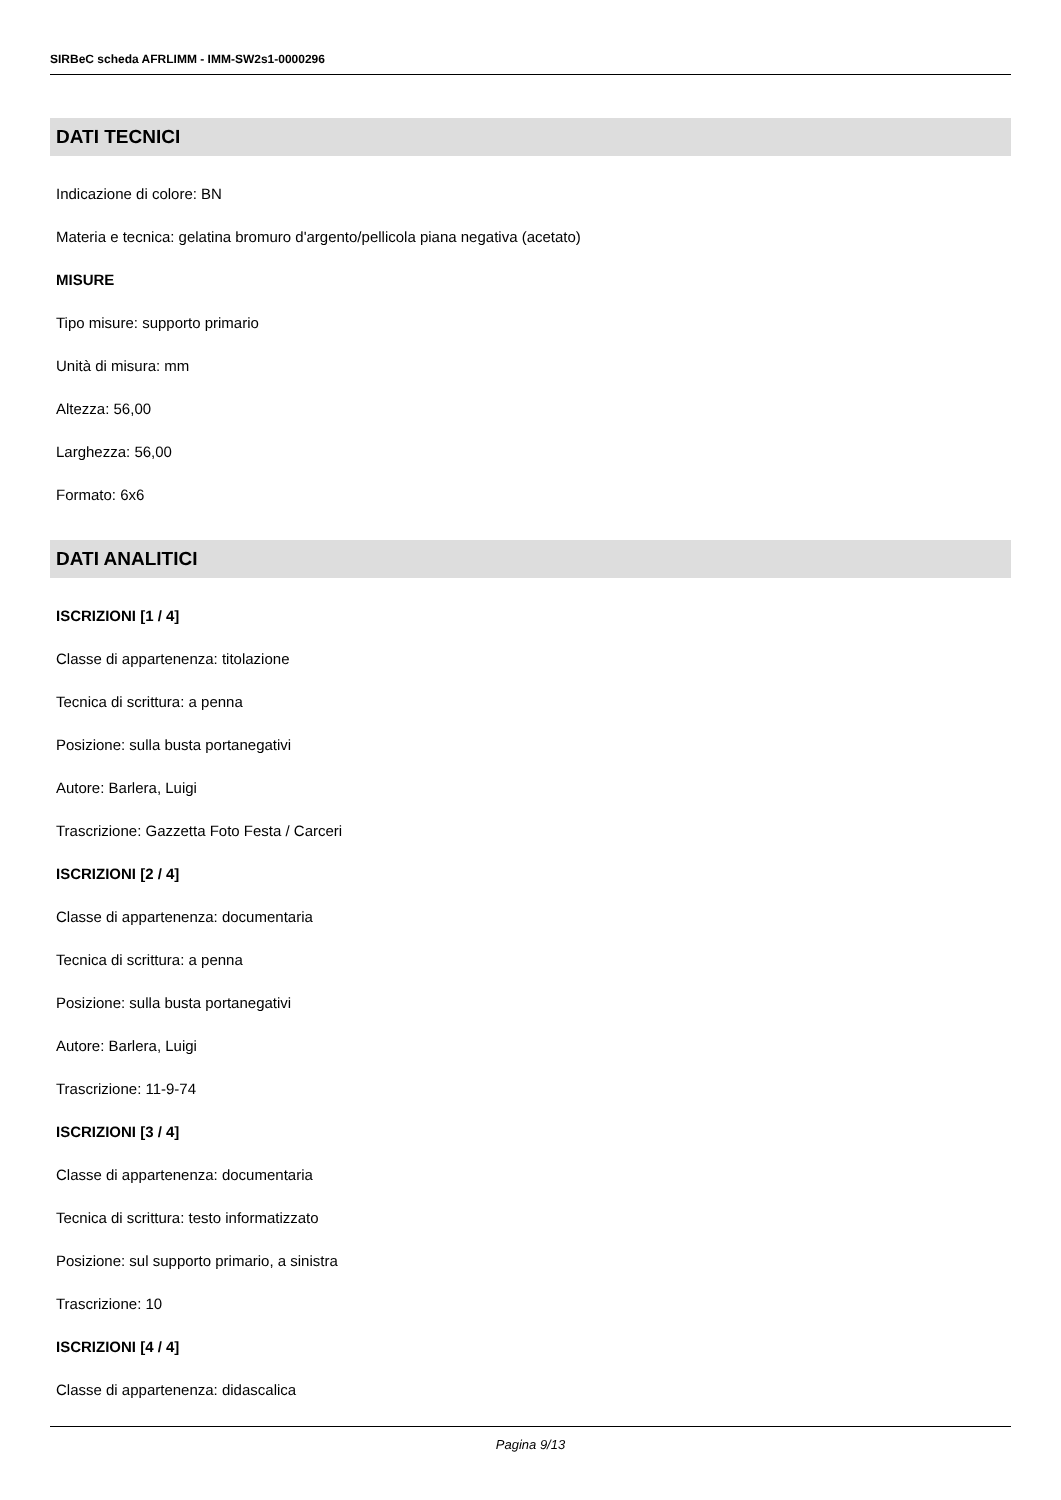SIRBeC scheda AFRLIMM - IMM-SW2s1-0000296
DATI TECNICI
Indicazione di colore: BN
Materia e tecnica: gelatina bromuro d'argento/pellicola piana negativa (acetato)
MISURE
Tipo misure: supporto primario
Unità di misura: mm
Altezza: 56,00
Larghezza: 56,00
Formato: 6x6
DATI ANALITICI
ISCRIZIONI [1 / 4]
Classe di appartenenza: titolazione
Tecnica di scrittura: a penna
Posizione: sulla busta portanegativi
Autore: Barlera, Luigi
Trascrizione: Gazzetta Foto Festa / Carceri
ISCRIZIONI [2 / 4]
Classe di appartenenza: documentaria
Tecnica di scrittura: a penna
Posizione: sulla busta portanegativi
Autore: Barlera, Luigi
Trascrizione: 11-9-74
ISCRIZIONI [3 / 4]
Classe di appartenenza: documentaria
Tecnica di scrittura: testo informatizzato
Posizione: sul supporto primario, a sinistra
Trascrizione: 10
ISCRIZIONI [4 / 4]
Classe di appartenenza: didascalica
Pagina 9/13